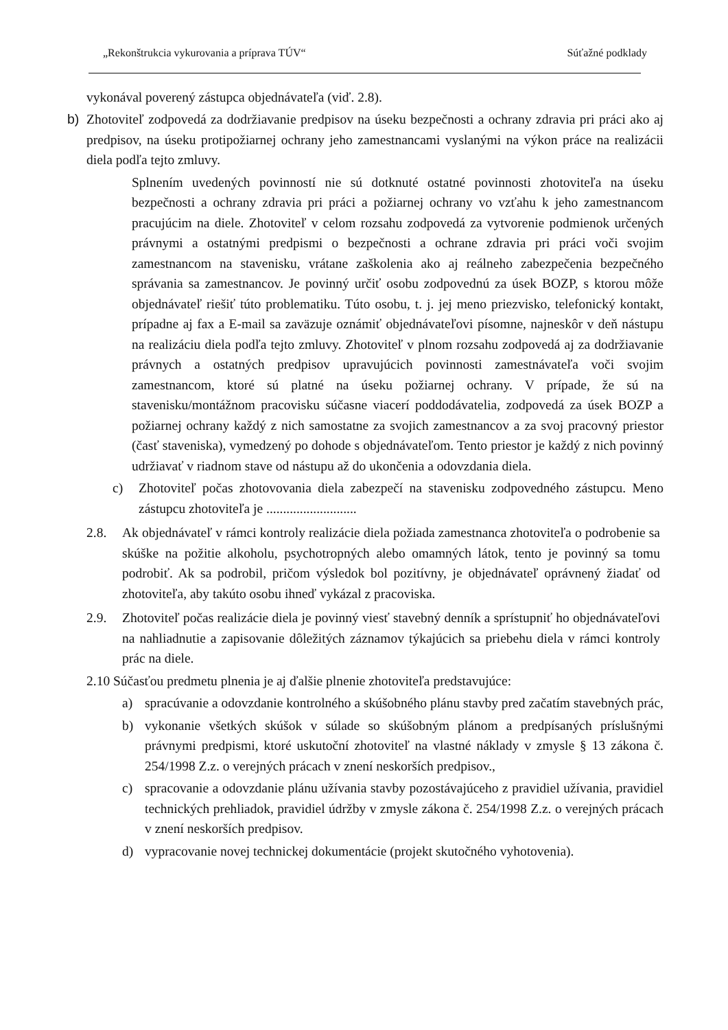„Rekonštrukcia vykurovania a príprava TÚV“Súťažné podklady
vykonával poverený zástupca objednávateľa (viď. 2.8).
b) Zhotoviteľ zodpovedá za dodržiavanie predpisov na úseku bezpečnosti a ochrany zdravia pri práci ako aj predpisov, na úseku protipožiarnej ochrany jeho zamestnancami vyslanými na výkon práce na realizácii diela podľa tejto zmluvy.
Splnením uvedených povinností nie sú dotknuté ostatné povinnosti zhotoviteľa na úseku bezpečnosti a ochrany zdravia pri práci a požiarnej ochrany vo vzťahu k jeho zamestnancom pracujúcim na diele. Zhotoviteľ v celom rozsahu zodpovedá za vytvorenie podmienok určených právnymi a ostatnými predpismi o bezpečnosti a ochrane zdravia pri práci voči svojim zamestnancom na stavenisku, vrátane zaškolenia ako aj reálneho zabezpečenia bezpečného správania sa zamestnancov. Je povinný určiť osobu zodpovednú za úsek BOZP, s ktorou môže objednávateľ riešiť túto problematiku. Túto osobu, t. j. jej meno priezvisko, telefonický kontakt, prípadne aj fax a E-mail sa zaväzuje oznámiť objednávateľovi písomne, najneskôr v deň nástupu na realizáciu diela podľa tejto zmluvy. Zhotoviteľ v plnom rozsahu zodpovedá aj za dodržiavanie právnych a ostatných predpisov upravujúcich povinnosti zamestnávateľa voči svojim zamestnancom, ktoré sú platné na úseku požiarnej ochrany. V prípade, že sú na stavenisku/montážnom pracovisku súčasne viacerí poddodávatelia, zodpovedá za úsek BOZP a požiarnej ochrany každý z nich samostatne za svojich zamestnancov a za svoj pracovný priestor (časť staveniska), vymedzený po dohode s objednávateľom. Tento priestor je každý z nich povinný udržiavať v riadnom stave od nástupu až do ukončenia a odovzdania diela.
c) Zhotoviteľ počas zhotovovania diela zabezpečí na stavenisku zodpovedného zástupcu. Meno zástupcu zhotoviteľa je ...........................
2.8. Ak objednávateľ v rámci kontroly realizácie diela požiada zamestnanca zhotoviteľa o podrobenie sa skúške na požitie alkoholu, psychotropných alebo omamných látok, tento je povinný sa tomu podrobiť. Ak sa podrobil, pričom výsledok bol pozitívny, je objednávateľ oprávnený žiadať od zhotoviteľa, aby takúto osobu ihneď vykázal z pracoviska.
2.9. Zhotoviteľ počas realizácie diela je povinný viesť stavebný denník a sprístupniť ho objednávateľovi na nahliadnutie a zapisovanie dôležitých záznamov týkajúcich sa priebehu diela v rámci kontroly prác na diele.
2.10 Súčasťou predmetu plnenia je aj ďalšie plnenie zhotoviteľa predstavujúce:
a) spracúvanie a odovzdanie kontrolného a skúšobného plánu stavby pred začatím stavebných prác,
b) vykonanie všetkých skúšok v súlade so skúšobným plánom a predpísaných príslušnými právnymi predpismi, ktoré uskutoční zhotoviteľ na vlastné náklady v zmysle § 13 zákona č. 254/1998 Z.z. o verejných prácach v znení neskorších predpisov.,
c) spracovanie a odovzdanie plánu užívania stavby pozostávajúceho z pravidiel užívania, pravidiel technických prehliadok, pravidiel údržby v zmysle zákona č. 254/1998 Z.z. o verejných prácach v znení neskorších predpisov.
d) vypracovanie novej technickej dokumentácie (projekt skutočného vyhotovenia).